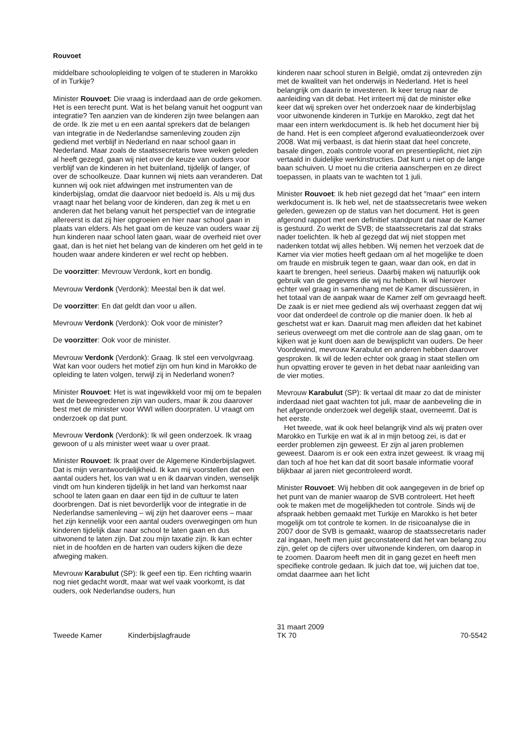Rouvoet
middelbare schoolopleiding te volgen of te studeren in Marokko of in Turkije?
Minister Rouvoet: Die vraag is inderdaad aan de orde gekomen. Het is een terecht punt. Wat is het belang vanuit het oogpunt van integratie? Ten aanzien van de kinderen zijn twee belangen aan de orde. Ik zie met u en een aantal sprekers dat de belangen van integratie in de Nederlandse samenleving zouden zijn gediend met verblijf in Nederland en naar school gaan in Nederland. Maar zoals de staatssecretaris twee weken geleden al heeft gezegd, gaan wij niet over de keuze van ouders voor verblijf van de kinderen in het buitenland, tijdelijk of langer, of over de schoolkeuze. Daar kunnen wij niets aan veranderen. Dat kunnen wij ook niet afdwingen met instrumenten van de kinderbijslag, omdat die daarvoor niet bedoeld is. Als u mij dus vraagt naar het belang voor de kinderen, dan zeg ik met u en anderen dat het belang vanuit het perspectief van de integratie allereerst is dat zij hier opgroeien en hier naar school gaan in plaats van elders. Als het gaat om de keuze van ouders waar zij hun kinderen naar school laten gaan, waar de overheid niet over gaat, dan is het niet het belang van de kinderen om het geld in te houden waar andere kinderen er wel recht op hebben.
De voorzitter: Mevrouw Verdonk, kort en bondig.
Mevrouw Verdonk (Verdonk): Meestal ben ik dat wel.
De voorzitter: En dat geldt dan voor u allen.
Mevrouw Verdonk (Verdonk): Ook voor de minister?
De voorzitter: Ook voor de minister.
Mevrouw Verdonk (Verdonk): Graag. Ik stel een vervolgvraag. Wat kan voor ouders het motief zijn om hun kind in Marokko de opleiding te laten volgen, terwijl zij in Nederland wonen?
Minister Rouvoet: Het is wat ingewikkeld voor mij om te bepalen wat de beweegredenen zijn van ouders, maar ik zou daarover best met de minister voor WWI willen doorpraten. U vraagt om onderzoek op dat punt.
Mevrouw Verdonk (Verdonk): Ik wil geen onderzoek. Ik vraag gewoon of u als minister weet waar u over praat.
Minister Rouvoet: Ik praat over de Algemene Kinderbijslagwet. Dat is mijn verantwoordelijkheid. Ik kan mij voorstellen dat een aantal ouders het, los van wat u en ik daarvan vinden, wenselijk vindt om hun kinderen tijdelijk in het land van herkomst naar school te laten gaan en daar een tijd in de cultuur te laten doorbrengen. Dat is niet bevorderlijk voor de integratie in de Nederlandse samenleving – wij zijn het daarover eens – maar het zijn kennelijk voor een aantal ouders overwegingen om hun kinderen tijdelijk daar naar school te laten gaan en dus uitwonend te laten zijn. Dat zou mijn taxatie zijn. Ik kan echter niet in de hoofden en de harten van ouders kijken die deze afweging maken.
Mevrouw Karabulut (SP): Ik geef een tip. Een richting waarin nog niet gedacht wordt, maar wat wel vaak voorkomt, is dat ouders, ook Nederlandse ouders, hun
kinderen naar school sturen in België, omdat zij ontevreden zijn met de kwaliteit van het onderwijs in Nederland. Het is heel belangrijk om daarin te investeren. Ik keer terug naar de aanleiding van dit debat. Het irriteert mij dat de minister elke keer dat wij spreken over het onderzoek naar de kinderbijslag voor uitwonende kinderen in Turkije en Marokko, zegt dat het maar een intern werkdocument is. Ik heb het document hier bij de hand. Het is een compleet afgerond evaluatieonderzoek over 2008. Wat mij verbaast, is dat hierin staat dat heel concrete, basale dingen, zoals controle vooraf en presentieplicht, niet zijn vertaald in duidelijke werkinstructies. Dat kunt u niet op de lange baan schuiven. U moet nu die criteria aanscherpen en ze direct toepassen, in plaats van te wachten tot 1 juli.
Minister Rouvoet: Ik heb niet gezegd dat het ″maar″ een intern werkdocument is. Ik heb wel, net de staatssecretaris twee weken geleden, gewezen op de status van het document. Het is geen afgerond rapport met een definitief standpunt dat naar de Kamer is gestuurd. Zo werkt de SVB; de staatssecretaris zal dat straks nader toelichten. Ik heb al gezegd dat wij niet stoppen met nadenken totdat wij alles hebben. Wij nemen het verzoek dat de Kamer via vier moties heeft gedaan om al het mogelijke te doen om fraude en misbruik tegen te gaan, waar dan ook, en dat in kaart te brengen, heel serieus. Daarbij maken wij natuurlijk ook gebruik van de gegevens die wij nu hebben. Ik wil hierover echter wel graag in samenhang met de Kamer discussiëren, in het totaal van de aanpak waar de Kamer zelf om gevraagd heeft. De zaak is er niet mee gediend als wij overhaast zeggen dat wij voor dat onderdeel de controle op die manier doen. Ik heb al geschetst wat er kan. Daaruit mag men afleiden dat het kabinet serieus overweegt om met die controle aan de slag gaan, om te kijken wat je kunt doen aan de bewijsplicht van ouders. De heer Voordewind, mevrouw Karabulut en anderen hebben daarover gesproken. Ik wil de leden echter ook graag in staat stellen om hun opvatting erover te geven in het debat naar aanleiding van de vier moties.
Mevrouw Karabulut (SP): Ik vertaal dit maar zo dat de minister inderdaad niet gaat wachten tot juli, maar de aanbeveling die in het afgeronde onderzoek wel degelijk staat, overneemt. Dat is het eerste.
Het tweede, wat ik ook heel belangrijk vind als wij praten over Marokko en Turkije en wat ik al in mijn betoog zei, is dat er eerder problemen zijn geweest. Er zijn al jaren problemen geweest. Daarom is er ook een extra inzet geweest. Ik vraag mij dan toch af hoe het kan dat dit soort basale informatie vooraf blijkbaar al jaren niet gecontroleerd wordt.
Minister Rouvoet: Wij hebben dit ook aangegeven in de brief op het punt van de manier waarop de SVB controleert. Het heeft ook te maken met de mogelijkheden tot controle. Sinds wij de afspraak hebben gemaakt met Turkije en Marokko is het beter mogelijk om tot controle te komen. In de risicoanalyse die in 2007 door de SVB is gemaakt, waarop de staatssecretaris nader zal ingaan, heeft men juist geconstateerd dat het van belang zou zijn, gelet op de cijfers over uitwonende kinderen, om daarop in te zoomen. Daarom heeft men dit in gang gezet en heeft men specifieke controle gedaan. Ik juich dat toe, wij juichen dat toe, omdat daarmee aan het licht
Tweede Kamer Kinderbijslagfraude
31 maart 2009
TK 70
70-5542